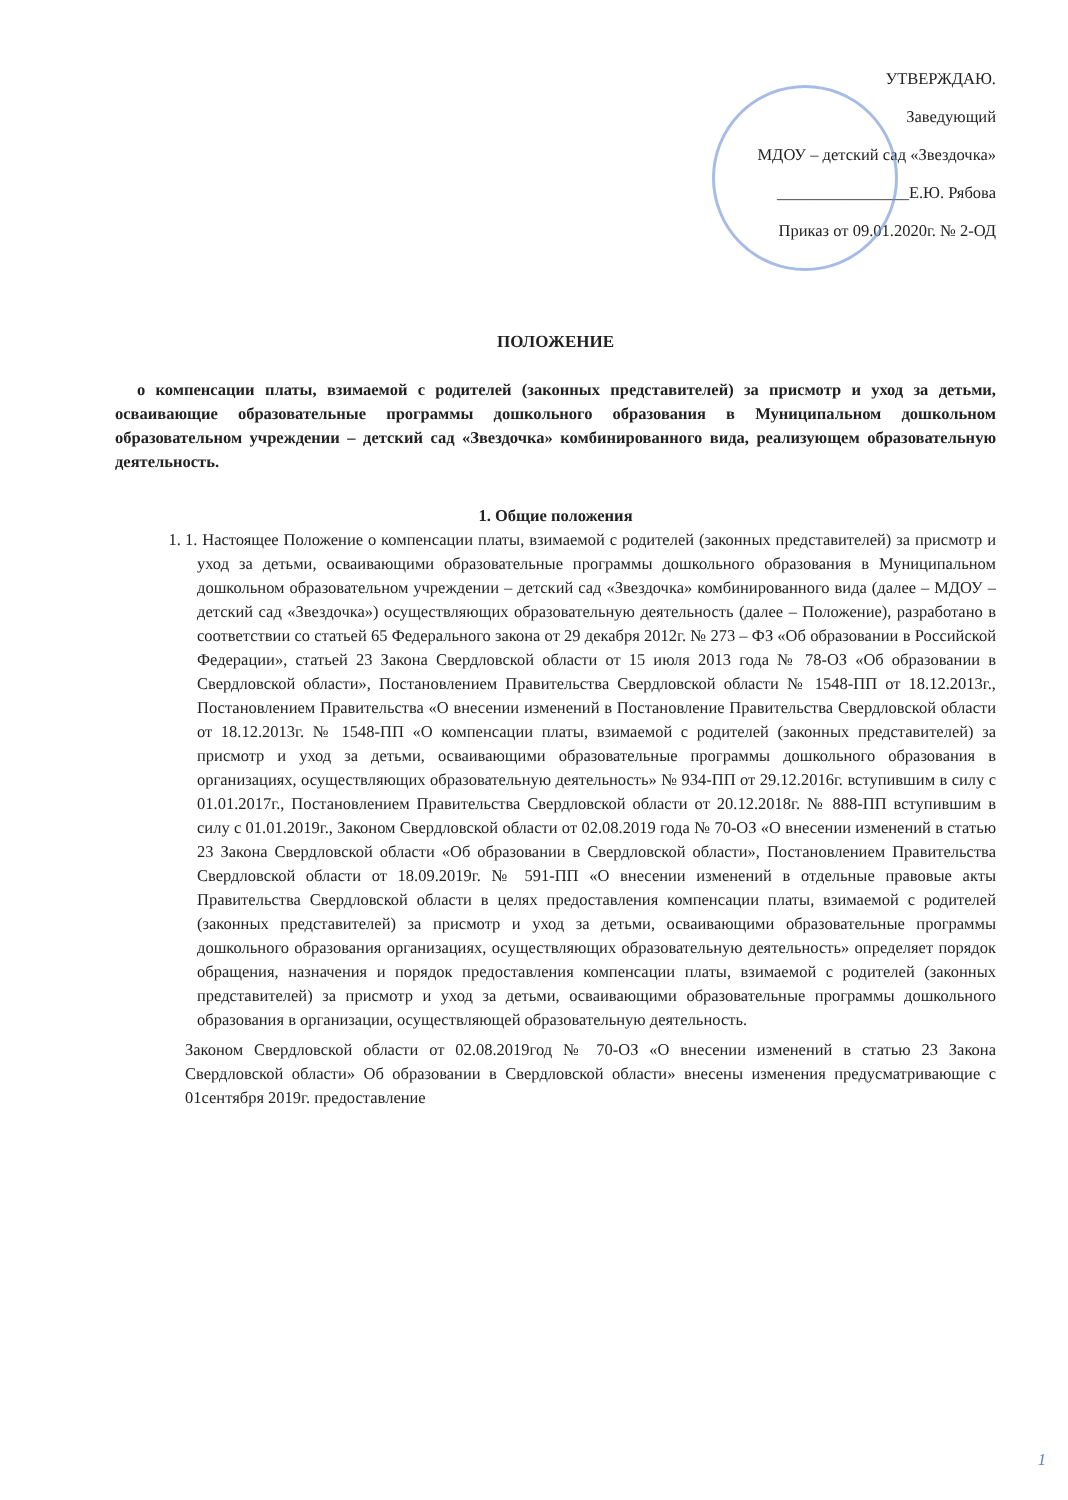УТВЕРЖДАЮ.
Заведующий
МДОУ – детский сад «Звездочка»
________________Е.Ю. Рябова
Приказ от 09.01.2020г. № 2-ОД
ПОЛОЖЕНИЕ
о компенсации платы, взимаемой с родителей (законных представителей) за присмотр и уход за детьми, осваивающие образовательные программы дошкольного образования в Муниципальном дошкольном образовательном учреждении – детский сад «Звездочка» комбинированного вида, реализующем образовательную деятельность.
1. Общие положения
1. 1. Настоящее Положение о компенсации платы, взимаемой с родителей (законных представителей) за присмотр и уход за детьми, осваивающими образовательные программы дошкольного образования в Муниципальном дошкольном образовательном учреждении – детский сад «Звездочка» комбинированного вида (далее – МДОУ – детский сад «Звездочка») осуществляющих образовательную деятельность (далее – Положение), разработано в соответствии со статьей 65 Федерального закона от 29 декабря 2012г. № 273 – ФЗ «Об образовании в Российской Федерации», статьей 23 Закона Свердловской области от 15 июля 2013 года № 78-ОЗ «Об образовании в Свердловской области», Постановлением Правительства Свердловской области № 1548-ПП от 18.12.2013г., Постановлением Правительства «О внесении изменений в Постановление Правительства Свердловской области от 18.12.2013г. № 1548-ПП «О компенсации платы, взимаемой с родителей (законных представителей) за присмотр и уход за детьми, осваивающими образовательные программы дошкольного образования в организациях, осуществляющих образовательную деятельность» № 934-ПП от 29.12.2016г. вступившим в силу с 01.01.2017г., Постановлением Правительства Свердловской области от 20.12.2018г. № 888-ПП вступившим в силу с 01.01.2019г., Законом Свердловской области от 02.08.2019 года № 70-ОЗ «О внесении изменений в статью 23 Закона Свердловской области «Об образовании в Свердловской области», Постановлением Правительства Свердловской области от 18.09.2019г. № 591-ПП «О внесении изменений в отдельные правовые акты Правительства Свердловской области в целях предоставления компенсации платы, взимаемой с родителей (законных представителей) за присмотр и уход за детьми, осваивающими образовательные программы дошкольного образования организациях, осуществляющих образовательную деятельность» определяет порядок обращения, назначения и порядок предоставления компенсации платы, взимаемой с родителей (законных представителей) за присмотр и уход за детьми, осваивающими образовательные программы дошкольного образования в организации, осуществляющей образовательную деятельность.
Законом Свердловской области от 02.08.2019год № 70-ОЗ «О внесении изменений в статью 23 Закона Свердловской области» Об образовании в Свердловской области» внесены изменения предусматривающие с 01сентября 2019г. предоставление
1